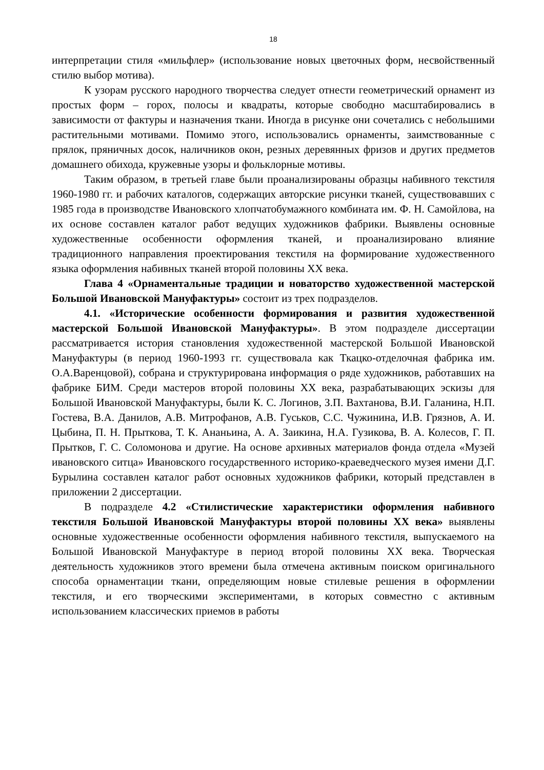18
интерпретации стиля «мильфлер» (использование новых цветочных форм, несвойственный стилю выбор мотива).
К узорам русского народного творчества следует отнести геометрический орнамент из простых форм – горох, полосы и квадраты, которые свободно масштабировались в зависимости от фактуры и назначения ткани. Иногда в рисунке они сочетались с небольшими растительными мотивами. Помимо этого, использовались орнаменты, заимствованные с прялок, пряничных досок, наличников окон, резных деревянных фризов и других предметов домашнего обихода, кружевные узоры и фольклорные мотивы.
Таким образом, в третьей главе были проанализированы образцы набивного текстиля 1960-1980 гг. и рабочих каталогов, содержащих авторские рисунки тканей, существовавших с 1985 года в производстве Ивановского хлопчатобумажного комбината им. Ф. Н. Самойлова, на их основе составлен каталог работ ведущих художников фабрики. Выявлены основные художественные особенности оформления тканей, и проанализировано влияние традиционного направления проектирования текстиля на формирование художественного языка оформления набивных тканей второй половины XX века.
Глава 4 «Орнаментальные традиции и новаторство художественной мастерской Большой Ивановской Мануфактуры» состоит из трех подразделов.
4.1. «Исторические особенности формирования и развития художественной мастерской Большой Ивановской Мануфактуры». В этом подразделе диссертации рассматривается история становления художественной мастерской Большой Ивановской Мануфактуры (в период 1960-1993 гг. существовала как Ткацко-отделочная фабрика им. О.А.Варенцовой), собрана и структурирована информация о ряде художников, работавших на фабрике БИМ. Среди мастеров второй половины XX века, разрабатывающих эскизы для Большой Ивановской Мануфактуры, были К. С. Логинов, З.П. Вахтанова, В.И. Галанина, Н.П. Гостева, В.А. Данилов, А.В. Митрофанов, А.В. Гуськов, С.С. Чужинина, И.В. Грязнов, А. И. Цыбина, П. Н. Прыткова, Т. К. Ананьина, А. А. Заикина, Н.А. Гузикова, В. А. Колесов, Г. П. Прытков, Г. С. Соломонова и другие. На основе архивных материалов фонда отдела «Музей ивановского ситца» Ивановского государственного историко-краеведческого музея имени Д.Г. Бурылина составлен каталог работ основных художников фабрики, который представлен в приложении 2 диссертации.
В подразделе 4.2 «Стилистические характеристики оформления набивного текстиля Большой Ивановской Мануфактуры второй половины XX века» выявлены основные художественные особенности оформления набивного текстиля, выпускаемого на Большой Ивановской Мануфактуре в период второй половины XX века. Творческая деятельность художников этого времени была отмечена активным поиском оригинального способа орнаментации ткани, определяющим новые стилевые решения в оформлении текстиля, и его творческими экспериментами, в которых совместно с активным использованием классических приемов в работы